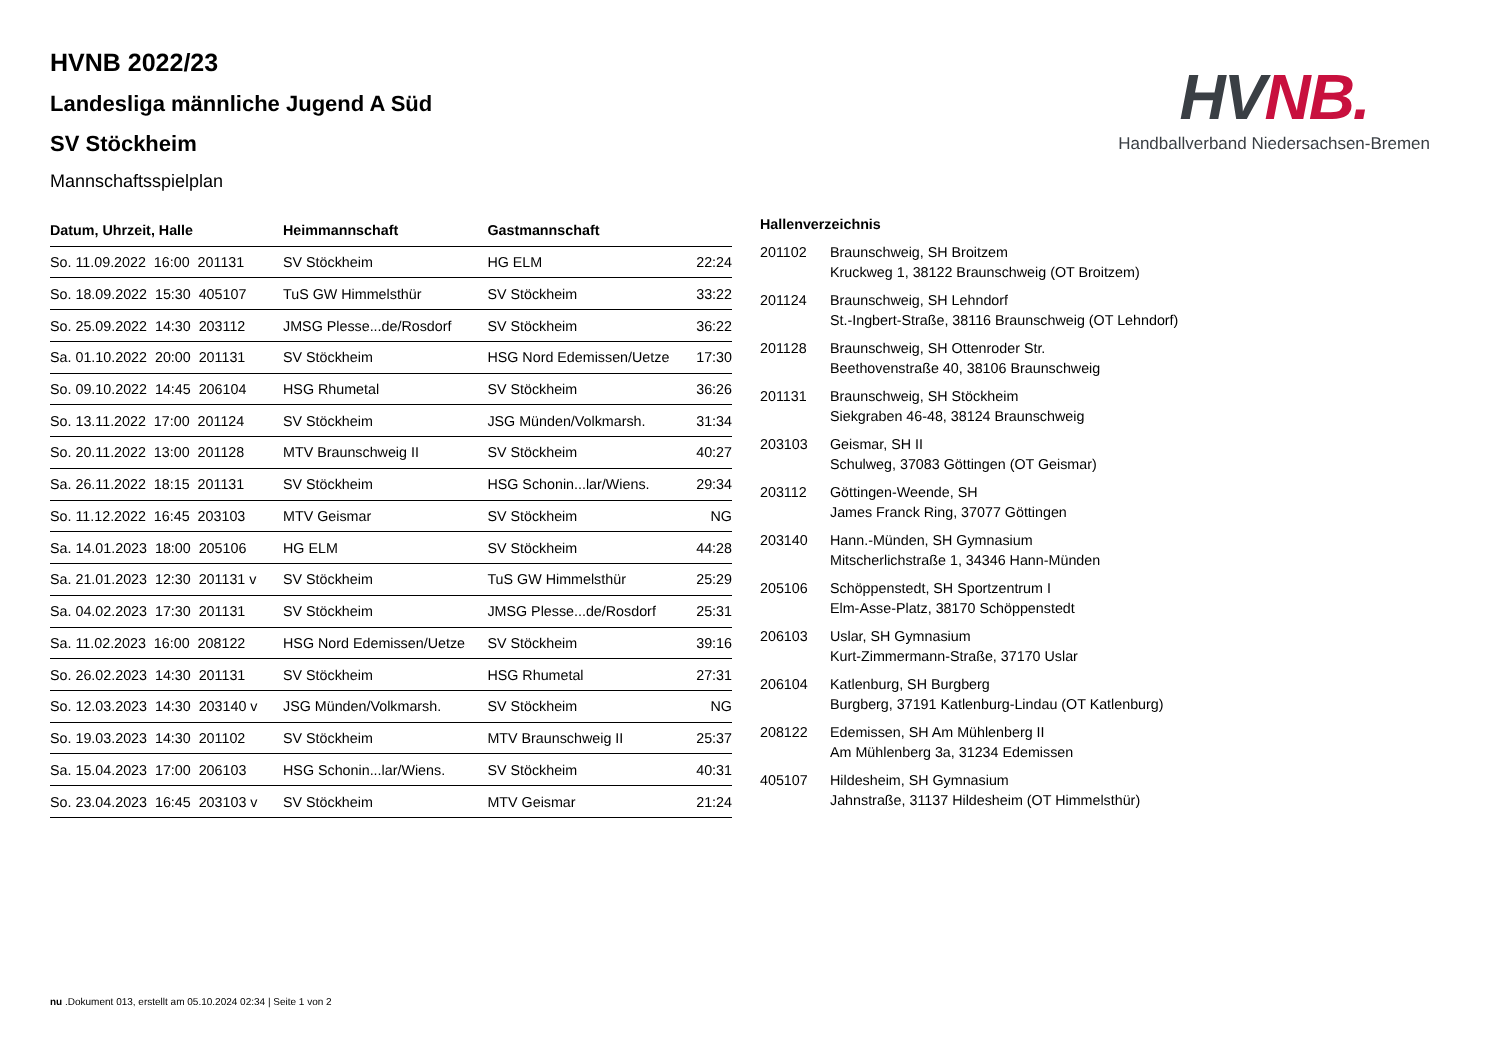HV NB.
Handballverband Niedersachsen-Bremen
HVNB 2022/23
Landesliga männliche Jugend A Süd
SV Stöckheim
Mannschaftsspielplan
| Datum, Uhrzeit, Halle | Heimmannschaft | Gastmannschaft | |
| --- | --- | --- | --- |
| So. 11.09.2022 16:00 201131 | SV Stöckheim | HG ELM | 22:24 |
| So. 18.09.2022 15:30 405107 | TuS GW Himmelsthür | SV Stöckheim | 33:22 |
| So. 25.09.2022 14:30 203112 | JMSG Plesse...de/Rosdorf | SV Stöckheim | 36:22 |
| Sa. 01.10.2022 20:00 201131 | SV Stöckheim | HSG Nord Edemissen/Uetze | 17:30 |
| So. 09.10.2022 14:45 206104 | HSG Rhumetal | SV Stöckheim | 36:26 |
| So. 13.11.2022 17:00 201124 | SV Stöckheim | JSG Münden/Volkmarsh. | 31:34 |
| So. 20.11.2022 13:00 201128 | MTV Braunschweig II | SV Stöckheim | 40:27 |
| Sa. 26.11.2022 18:15 201131 | SV Stöckheim | HSG Schonin...lar/Wiens. | 29:34 |
| So. 11.12.2022 16:45 203103 | MTV Geismar | SV Stöckheim | NG |
| Sa. 14.01.2023 18:00 205106 | HG ELM | SV Stöckheim | 44:28 |
| Sa. 21.01.2023 12:30 201131 v | SV Stöckheim | TuS GW Himmelsthür | 25:29 |
| Sa. 04.02.2023 17:30 201131 | SV Stöckheim | JMSG Plesse...de/Rosdorf | 25:31 |
| Sa. 11.02.2023 16:00 208122 | HSG Nord Edemissen/Uetze | SV Stöckheim | 39:16 |
| So. 26.02.2023 14:30 201131 | SV Stöckheim | HSG Rhumetal | 27:31 |
| So. 12.03.2023 14:30 203140 v | JSG Münden/Volkmarsh. | SV Stöckheim | NG |
| So. 19.03.2023 14:30 201102 | SV Stöckheim | MTV Braunschweig II | 25:37 |
| Sa. 15.04.2023 17:00 206103 | HSG Schonin...lar/Wiens. | SV Stöckheim | 40:31 |
| So. 23.04.2023 16:45 203103 v | SV Stöckheim | MTV Geismar | 21:24 |
Hallenverzeichnis
| 201102 | Braunschweig, SH Broitzem Kruckweg 1, 38122 Braunschweig (OT Broitzem) |
| 201124 | Braunschweig, SH Lehndorf St.-Ingbert-Straße, 38116 Braunschweig (OT Lehndorf) |
| 201128 | Braunschweig, SH Ottenroder Str. Beethovenstraße 40, 38106 Braunschweig |
| 201131 | Braunschweig, SH Stöckheim Siekgraben 46-48, 38124 Braunschweig |
| 203103 | Geismar, SH II Schulweg, 37083 Göttingen (OT Geismar) |
| 203112 | Göttingen-Weende, SH James Franck Ring, 37077 Göttingen |
| 203140 | Hann.-Münden, SH Gymnasium Mitscherlichstraße 1, 34346 Hann-Münden |
| 205106 | Schöppenstedt, SH Sportzentrum I Elm-Asse-Platz, 38170 Schöppenstedt |
| 206103 | Uslar, SH Gymnasium Kurt-Zimmermann-Straße, 37170 Uslar |
| 206104 | Katlenburg, SH Burgberg Burgberg, 37191 Katlenburg-Lindau (OT Katlenburg) |
| 208122 | Edemissen, SH Am Mühlenberg II Am Mühlenberg 3a, 31234 Edemissen |
| 405107 | Hildesheim, SH Gymnasium Jahnstraße, 31137 Hildesheim (OT Himmelsthür) |
nu .Dokument 013, erstellt am 05.10.2024 02:34 | Seite 1 von 2